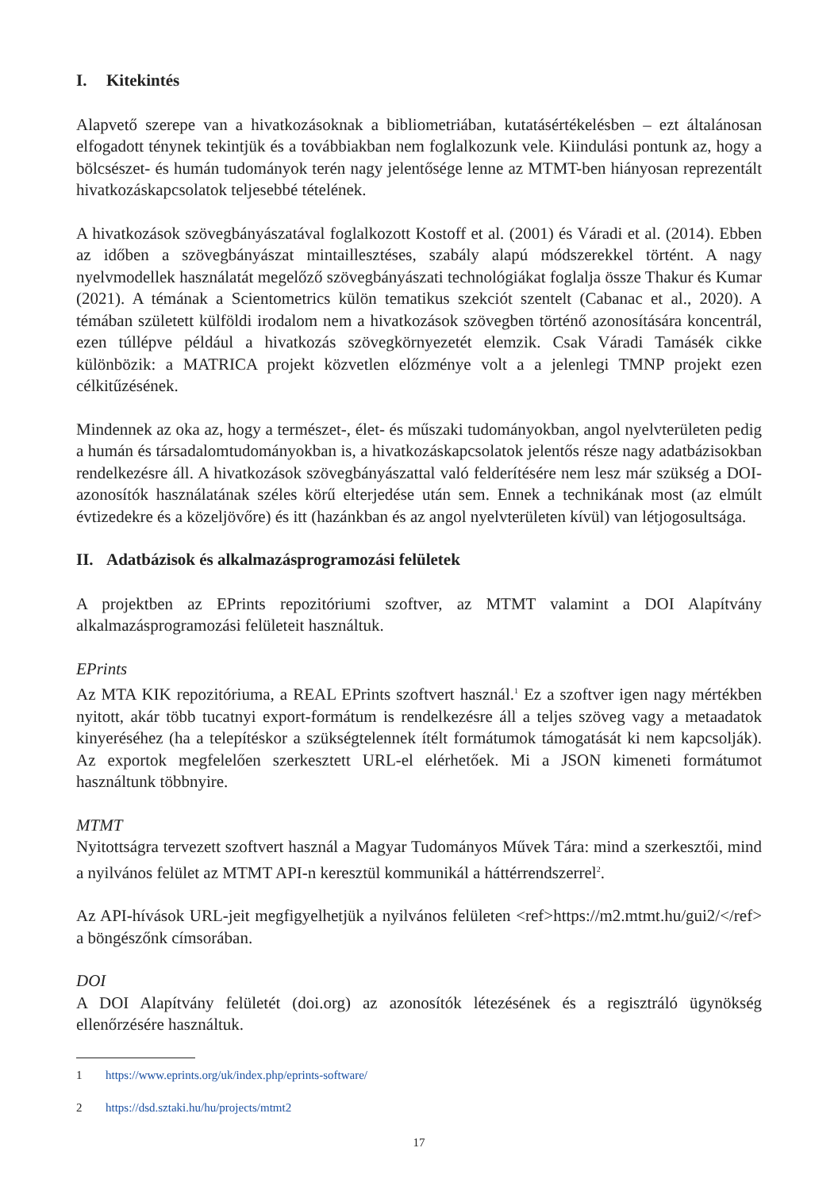I. Kitekintés
Alapvető szerepe van a hivatkozásoknak a bibliometriában, kutatásértékelésben – ezt általánosan elfogadott ténynek tekintjük és a továbbiakban nem foglalkozunk vele. Kiindulási pontunk az, hogy a bölcsészet- és humán tudományok terén nagy jelentősége lenne az MTMT-ben hiányosan reprezentált hivatkozáskapcsolatok teljesebbé tételének.
A hivatkozások szövegbányászatával foglalkozott Kostoff et al. (2001) és Váradi et al. (2014). Ebben az időben a szövegbányászat mintaillesztéses, szabály alapú módszerekkel történt. A nagy nyelvmodellek használatát megelőző szövegbányászati technológiákat foglalja össze Thakur és Kumar (2021). A témának a Scientometrics külön tematikus szekciót szentelt (Cabanac et al., 2020). A témában született külföldi irodalom nem a hivatkozások szövegben történő azonosítására koncentrál, ezen túllépve például a hivatkozás szövegkörnyezetét elemzik. Csak Váradi Tamásék cikke különbözik: a MATRICA projekt közvetlen előzménye volt a a jelenlegi TMNP projekt ezen célkitűzésének.
Mindennek az oka az, hogy a természet-, élet- és műszaki tudományokban, angol nyelvterületen pedig a humán és társadalomtudományokban is, a hivatkozáskapcsolatok jelentős része nagy adatbázisokban rendelkezésre áll. A hivatkozások szövegbányászattal való felderítésére nem lesz már szükség a DOI-azonosítók használatának széles körű elterjedése után sem. Ennek a technikának most (az elmúlt évtizedekre és a közeljövőre) és itt (hazánkban és az angol nyelvterületen kívül) van létjogosultsága.
II. Adatbázisok és alkalmazásprogramozási felületek
A projektben az EPrints repozitóriumi szoftver, az MTMT valamint a DOI Alapítvány alkalmazásprogramozási felületeit használtuk.
EPrints
Az MTA KIK repozitóriuma, a REAL EPrints szoftvert használ.<sup>1</sup> Ez a szoftver igen nagy mértékben nyitott, akár több tucatnyi export-formátum is rendelkezésre áll a teljes szöveg vagy a metaadatok kinyeréséhez (ha a telepítéskor a szükségtelennek ítélt formátumok támogatását ki nem kapcsolják). Az exportok megfelelően szerkesztett URL-el elérhetőek. Mi a JSON kimeneti formátumot használtunk többnyire.
MTMT
Nyitottságra tervezett szoftvert használ a Magyar Tudományos Művek Tára: mind a szerkesztői, mind a nyilvános felület az MTMT API-n keresztül kommunikál a háttérrendszerrel<sup>2</sup>.
Az API-hívások URL-jeit megfigyelhetjük a nyilvános felületen <ref>https://m2.mtmt.hu/gui2/</ref> a böngészőnk címsorában.
DOI
A DOI Alapítvány felületét (doi.org) az azonosítók létezésének és a regisztráló ügynökség ellenőrzésére használtuk.
1 https://www.eprints.org/uk/index.php/eprints-software/
2 https://dsd.sztaki.hu/hu/projects/mtmt2
17